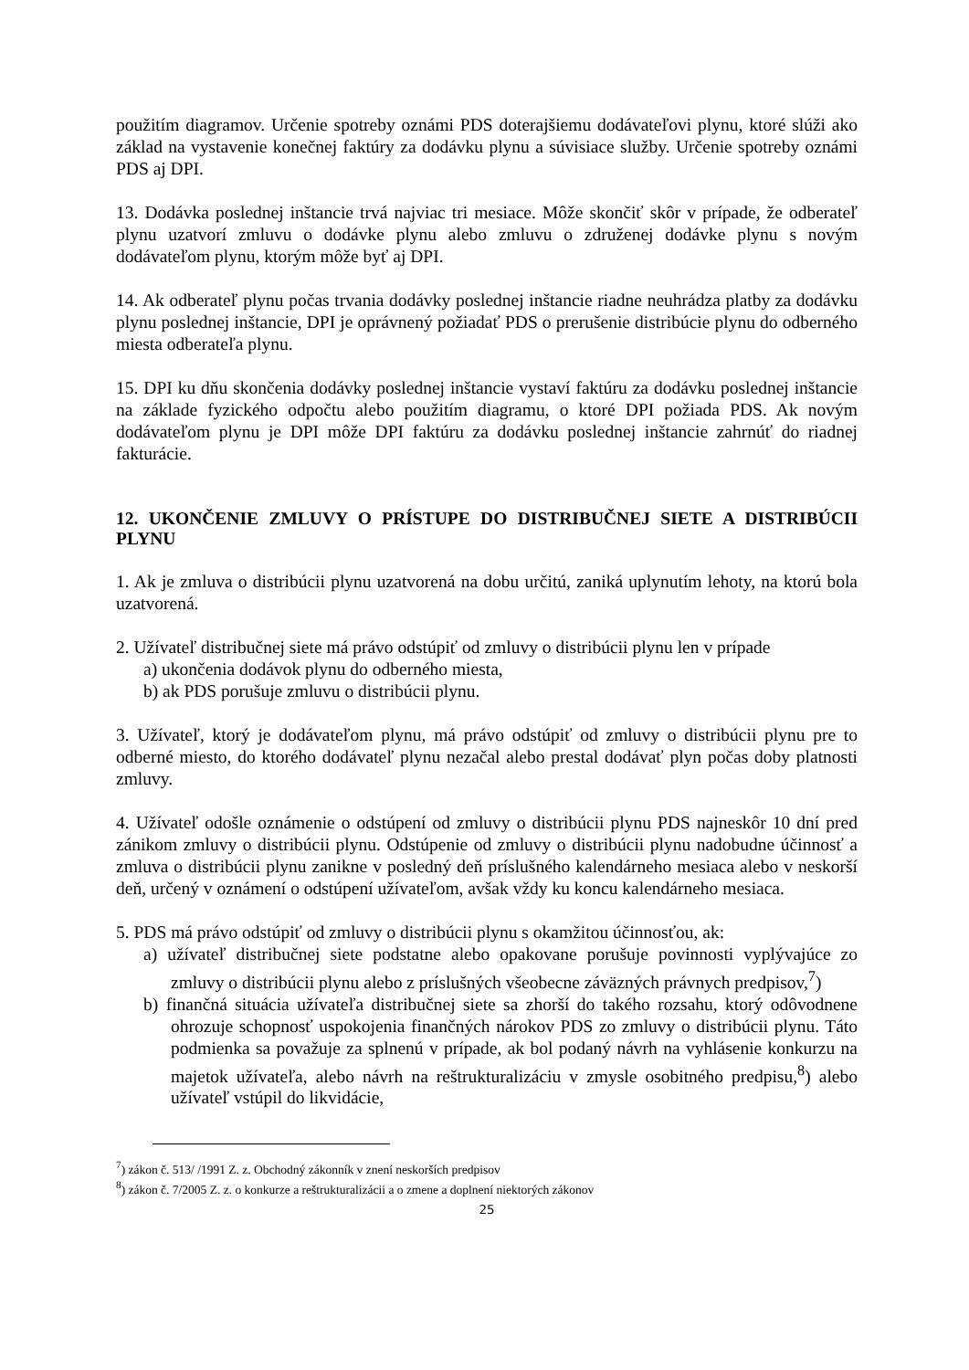použitím diagramov. Určenie spotreby oznámi PDS doterajšiemu dodávateľovi plynu, ktoré slúži ako základ na vystavenie konečnej faktúry za dodávku plynu a súvisiace služby. Určenie spotreby oznámi PDS aj DPI.
13. Dodávka poslednej inštancie trvá najviac tri mesiace. Môže skončiť skôr v prípade, že odberateľ plynu uzatvorí zmluvu o dodávke plynu alebo zmluvu o združenej dodávke plynu s novým dodávateľom plynu, ktorým môže byť aj DPI.
14. Ak odberateľ plynu počas trvania dodávky poslednej inštancie riadne neuhrádza platby za dodávku plynu poslednej inštancie, DPI je oprávnený požiadať PDS o prerušenie distribúcie plynu do odberného miesta odberateľa plynu.
15. DPI ku dňu skončenia dodávky poslednej inštancie vystaví faktúru za dodávku poslednej inštancie na základe fyzického odpočtu alebo použitím diagramu, o ktoré DPI požiada PDS. Ak novým dodávateľom plynu je DPI môže DPI faktúru za dodávku poslednej inštancie zahrnúť do riadnej fakturácie.
12. UKONČENIE ZMLUVY O PRÍSTUPE DO DISTRIBUČNEJ SIETE A DISTRIBÚCII PLYNU
1. Ak je zmluva o distribúcii plynu uzatvorená na dobu určitú, zaniká uplynutím lehoty, na ktorú bola uzatvorená.
2. Užívateľ distribučnej siete má právo odstúpiť od zmluvy o distribúcii plynu len v prípade
a) ukončenia dodávok plynu do odberného miesta,
b) ak PDS porušuje zmluvu o distribúcii plynu.
3. Užívateľ, ktorý je dodávateľom plynu, má právo odstúpiť od zmluvy o distribúcii plynu pre to odberné miesto, do ktorého dodávateľ plynu nezačal alebo prestal dodávať plyn počas doby platnosti zmluvy.
4. Užívateľ odošle oznámenie o odstúpení od zmluvy o distribúcii plynu PDS najneskôr 10 dní pred zánikom zmluvy o distribúcii plynu. Odstúpenie od zmluvy o distribúcii plynu nadobudne účinnosť a zmluva o distribúcii plynu zanikne v posledný deň príslušného kalendárneho mesiaca alebo v neskorší deň, určený v oznámení o odstúpení užívateľom, avšak vždy ku koncu kalendárneho mesiaca.
5. PDS má právo odstúpiť od zmluvy o distribúcii plynu s okamžitou účinnosťou, ak:
a) užívateľ distribučnej siete podstatne alebo opakovane porušuje povinnosti vyplývajúce zo zmluvy o distribúcii plynu alebo z príslušných všeobecne záväzných právnych predpisov,<sup>7</sup>)
b) finančná situácia užívateľa distribučnej siete sa zhorší do takého rozsahu, ktorý odôvodnene ohrozuje schopnosť uspokojenia finančných nárokov PDS zo zmluvy o distribúcii plynu. Táto podmienka sa považuje za splnenú v prípade, ak bol podaný návrh na vyhlásenie konkurzu na majetok užívateľa, alebo návrh na reštrukturalizáciu v zmysle osobitného predpisu,<sup>8</sup>) alebo užívateľ vstúpil do likvidácie,
<sup>7</sup>) zákon č. 513/ /1991 Z. z. Obchodný zákonník v znení neskorších predpisov
<sup>8</sup>) zákon č. 7/2005 Z. z. o konkurze a reštrukturalizácii a o zmene a doplnení niektorých zákonov
25